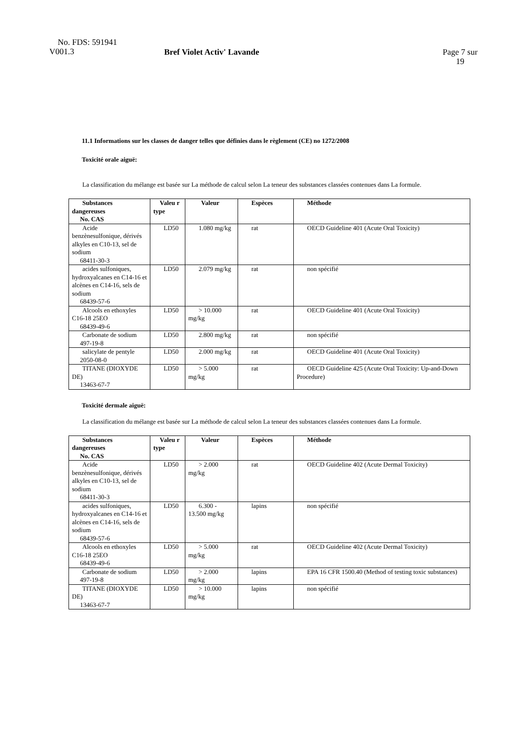No. FDS: 591941
V001.3
Bref Violet Activ' Lavande
Page 7 sur
19
11.1 Informations sur les classes de danger telles que définies dans le règlement (CE) no 1272/2008
Toxicité orale aiguë:
La classification du mélange est basée sur La méthode de calcul selon La teneur des substances classées contenues dans La formule.
| Substances dangereuses No. CAS | Valeu r type | Valeur | Espèces | Méthode |
| --- | --- | --- | --- | --- |
| Acide benzènesulfonique, dérivés alkyles en C10-13, sel de sodium 68411-30-3 | LD50 | 1.080 mg/kg | rat | OECD Guideline 401 (Acute Oral Toxicity) |
| acides sulfoniques, hydroxyalcanes en C14-16 et alcènes en C14-16, sels de sodium 68439-57-6 | LD50 | 2.079 mg/kg | rat | non spécifié |
| Alcools en ethoxyles C16-18 25EO 68439-49-6 | LD50 | > 10.000 mg/kg | rat | OECD Guideline 401 (Acute Oral Toxicity) |
| Carbonate de sodium 497-19-8 | LD50 | 2.800 mg/kg | rat | non spécifié |
| salicylate de pentyle 2050-08-0 | LD50 | 2.000 mg/kg | rat | OECD Guideline 401 (Acute Oral Toxicity) |
| TITANE (DIOXYDE DE) 13463-67-7 | LD50 | > 5.000 mg/kg | rat | OECD Guideline 425 (Acute Oral Toxicity: Up-and-Down Procedure) |
Toxicité dermale aiguë:
La classification du mélange est basée sur La méthode de calcul selon La teneur des substances classées contenues dans La formule.
| Substances dangereuses No. CAS | Valeu r type | Valeur | Espèces | Méthode |
| --- | --- | --- | --- | --- |
| Acide benzènesulfonique, dérivés alkyles en C10-13, sel de sodium 68411-30-3 | LD50 | > 2.000 mg/kg | rat | OECD Guideline 402 (Acute Dermal Toxicity) |
| acides sulfoniques, hydroxyalcanes en C14-16 et alcènes en C14-16, sels de sodium 68439-57-6 | LD50 | 6.300 - 13.500 mg/kg | lapins | non spécifié |
| Alcools en ethoxyles C16-18 25EO 68439-49-6 | LD50 | > 5.000 mg/kg | rat | OECD Guideline 402 (Acute Dermal Toxicity) |
| Carbonate de sodium 497-19-8 | LD50 | > 2.000 mg/kg | lapins | EPA 16 CFR 1500.40 (Method of testing toxic substances) |
| TITANE (DIOXYDE DE) 13463-67-7 | LD50 | > 10.000 mg/kg | lapins | non spécifié |